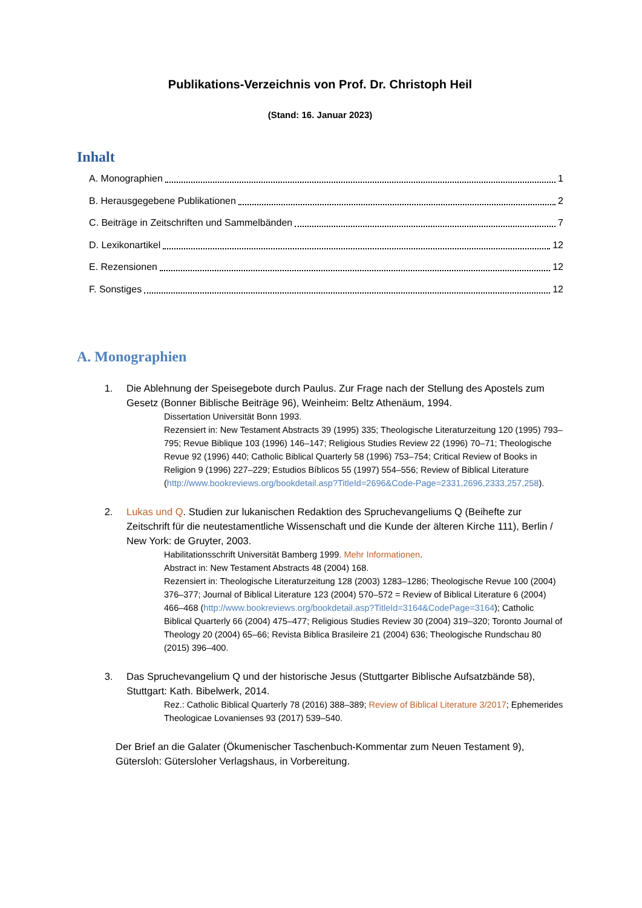Publikations-Verzeichnis von Prof. Dr. Christoph Heil
(Stand: 16. Januar 2023)
Inhalt
A. Monographien 1
B. Herausgegebene Publikationen 2
C. Beiträge in Zeitschriften und Sammelbänden 7
D. Lexikonartikel 12
E. Rezensionen 12
F. Sonstiges 12
A. Monographien
1. Die Ablehnung der Speisegebote durch Paulus. Zur Frage nach der Stellung des Apostels zum Gesetz (Bonner Biblische Beiträge 96), Weinheim: Beltz Athenäum, 1994.
Dissertation Universität Bonn 1993.
Rezensiert in: New Testament Abstracts 39 (1995) 335; Theologische Literaturzeitung 120 (1995) 793–795; Revue Biblique 103 (1996) 146–147; Religious Studies Review 22 (1996) 70–71; Theologische Revue 92 (1996) 440; Catholic Biblical Quarterly 58 (1996) 753–754; Critical Review of Books in Religion 9 (1996) 227–229; Estudios Bíblicos 55 (1997) 554–556; Review of Biblical Literature (http://www.bookreviews.org/bookdetail.asp?TitleId=2696&Code-Page=2331,2696,2333,257,258).
2. Lukas und Q. Studien zur lukanischen Redaktion des Spruchevangeliums Q (Beihefte zur Zeitschrift für die neutestamentliche Wissenschaft und die Kunde der älteren Kirche 111), Berlin / New York: de Gruyter, 2003.
Habilitationsschrift Universität Bamberg 1999. Mehr Informationen.
Abstract in: New Testament Abstracts 48 (2004) 168.
Rezensiert in: Theologische Literaturzeitung 128 (2003) 1283–1286; Theologische Revue 100 (2004) 376–377; Journal of Biblical Literature 123 (2004) 570–572 = Review of Biblical Literature 6 (2004) 466–468 (http://www.bookreviews.org/bookdetail.asp?TitleId=3164&CodePage=3164); Catholic Biblical Quarterly 66 (2004) 475–477; Religious Studies Review 30 (2004) 319–320; Toronto Journal of Theology 20 (2004) 65–66; Revista Biblica Brasileire 21 (2004) 636; Theologische Rundschau 80 (2015) 396–400.
3. Das Spruchevangelium Q und der historische Jesus (Stuttgarter Biblische Aufsatzbände 58), Stuttgart: Kath. Bibelwerk, 2014.
Rez.: Catholic Biblical Quarterly 78 (2016) 388–389; Review of Biblical Literature 3/2017; Ephemerides Theologicae Lovanienses 93 (2017) 539–540.
Der Brief an die Galater (Ökumenischer Taschenbuch-Kommentar zum Neuen Testament 9), Gütersloh: Gütersloher Verlagshaus, in Vorbereitung.